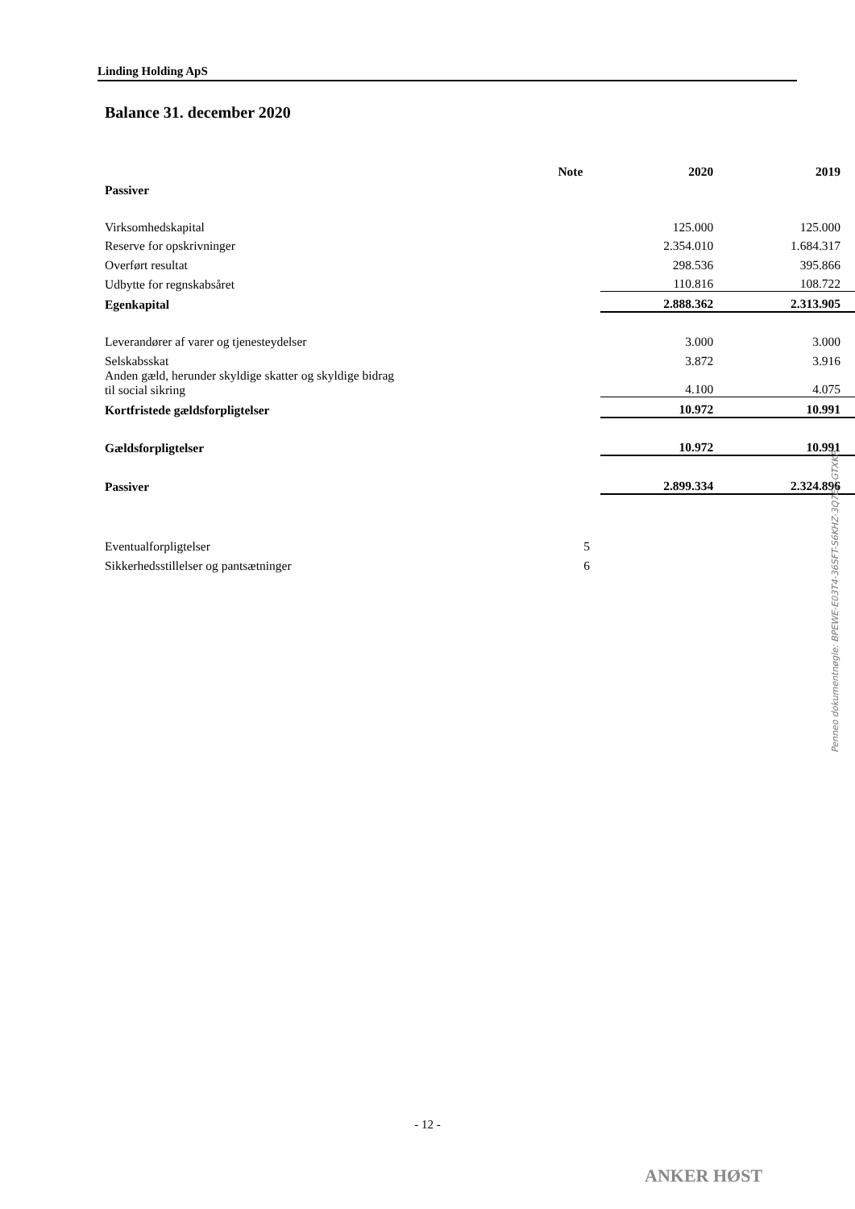Linding Holding ApS
Balance 31. december 2020
| | Note | 2020 | 2019 |
| Passiver | | | |
| Virksomhedskapital | | 125.000 | 125.000 |
| Reserve for opskrivninger | | 2.354.010 | 1.684.317 |
| Overført resultat | | 298.536 | 395.866 |
| Udbytte for regnskabsåret | | 110.816 | 108.722 |
| Egenkapital | | 2.888.362 | 2.313.905 |
| Leverandører af varer og tjenesteydelser | | 3.000 | 3.000 |
| Selskabsskat | | 3.872 | 3.916 |
| Anden gæld, herunder skyldige skatter og skyldige bidrag til social sikring | | 4.100 | 4.075 |
| Kortfristede gældsforpligtelser | | 10.972 | 10.991 |
| Gældsforpligtelser | | 10.972 | 10.991 |
| Passiver | | 2.899.334 | 2.324.896 |
| Eventualforpligtelser | 5 | | |
| Sikkerhedsstillelser og pantsætninger | 6 | | |
Penneo dokumentnøgle: BPEWE-E03T4-36SFT-S6KHZ-3Q7EZ-GTXKP
- 12 -
ANKER HØST